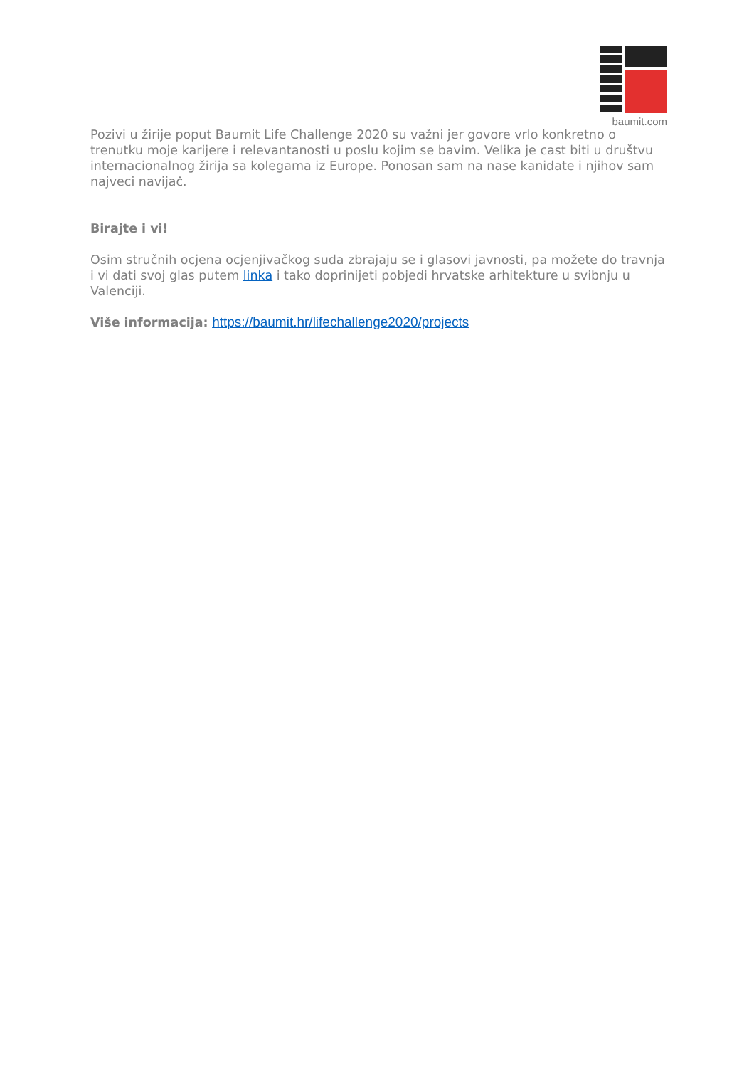baumit.com
Pozivi u žirije poput Baumit Life Challenge 2020 su važni jer govore vrlo konkretno o trenutku moje karijere i relevantanosti u poslu kojim se bavim. Velika je cast biti u društvu internacionalnog žirija sa kolegama iz Europe. Ponosan sam na nase kanidate i njihov sam najveci navijač.
Birajte i vi!
Osim stručnih ocjena ocjenjivačkog suda zbrajaju se i glasovi javnosti, pa možete do travnja i vi dati svoj glas putem linka i tako doprinijeti pobjedi hrvatske arhitekture u svibnju u Valenciji.
Više informacija: https://baumit.hr/lifechallenge2020/projects